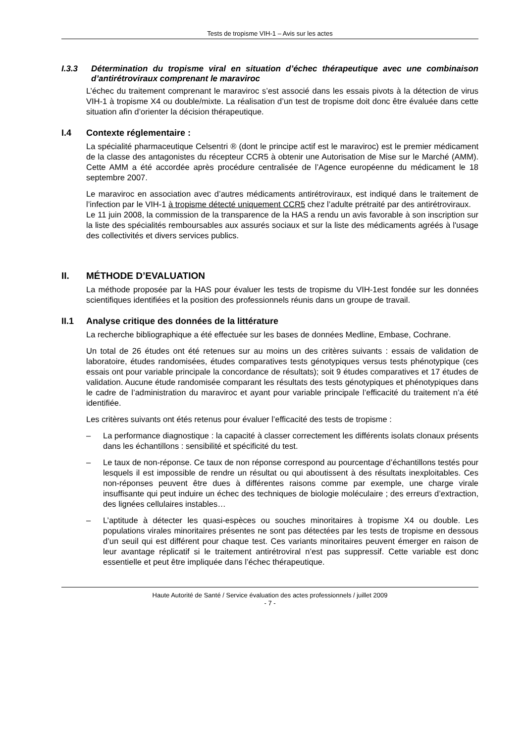Tests de tropisme VIH-1 – Avis sur les actes
I.3.3 Détermination du tropisme viral en situation d’échec thérapeutique avec une combinaison d’antirétroviraux comprenant le maraviroc
L’échec du traitement comprenant le maraviroc s’est associé dans les essais pivots à la détection de virus VIH-1 à tropisme X4 ou double/mixte. La réalisation d’un test de tropisme doit donc être évaluée dans cette situation afin d’orienter la décision thérapeutique.
I.4 Contexte réglementaire :
La spécialité pharmaceutique Celsentri ® (dont le principe actif est le maraviroc) est le premier médicament de la classe des antagonistes du récepteur CCR5 à obtenir une Autorisation de Mise sur le Marché (AMM). Cette AMM a été accordée après procédure centralisée de l’Agence européenne du médicament le 18 septembre 2007.
Le maraviroc en association avec d’autres médicaments antirétroviraux, est indiqué dans le traitement de l’infection par le VIH-1 à tropisme détecté uniquement CCR5 chez l’adulte prétraité par des antirétroviraux.
Le 11 juin 2008, la commission de la transparence de la HAS a rendu un avis favorable à son inscription sur la liste des spécialités remboursables aux assurés sociaux et sur la liste des médicaments agréés à l'usage des collectivités et divers services publics.
II. MÉTHODE D’EVALUATION
La méthode proposée par la HAS pour évaluer les tests de tropisme du VIH-1est fondée sur les données scientifiques identifiées et la position des professionnels réunis dans un groupe de travail.
II.1 Analyse critique des données de la littérature
La recherche bibliographique a été effectuée sur les bases de données Medline, Embase, Cochrane.
Un total de 26 études ont été retenues sur au moins un des critères suivants : essais de validation de laboratoire, études randomisées, études comparatives tests génotypiques versus tests phénotypique (ces essais ont pour variable principale la concordance de résultats); soit 9 études comparatives et 17 études de validation. Aucune étude randomisée comparant les résultats des tests génotypiques et phénotypiques dans le cadre de l’administration du maraviroc et ayant pour variable principale l’efficacité du traitement n’a été identifiée.
Les critères suivants ont étés retenus pour évaluer l’efficacité des tests de tropisme :
– La performance diagnostique : la capacité à classer correctement les différents isolats clonaux présents dans les échantillons : sensibilité et spécificité du test.
– Le taux de non-réponse. Ce taux de non réponse correspond au pourcentage d’échantillons testés pour lesquels il est impossible de rendre un résultat ou qui aboutissent à des résultats inexploitables. Ces non-réponses peuvent être dues à différentes raisons comme par exemple, une charge virale insuffisante qui peut induire un échec des techniques de biologie moléculaire ; des erreurs d’extraction, des lignées cellulaires instables…
– L’aptitude à détecter les quasi-espèces ou souches minoritaires à tropisme X4 ou double. Les populations virales minoritaires présentes ne sont pas détectées par les tests de tropisme en dessous d’un seuil qui est différent pour chaque test. Ces variants minoritaires peuvent émerger en raison de leur avantage réplicatif si le traitement antirétroviral n’est pas suppressif. Cette variable est donc essentielle et peut être impliquée dans l’échec thérapeutique.
Haute Autorité de Santé / Service évaluation des actes professionnels / juillet 2009
- 7 -